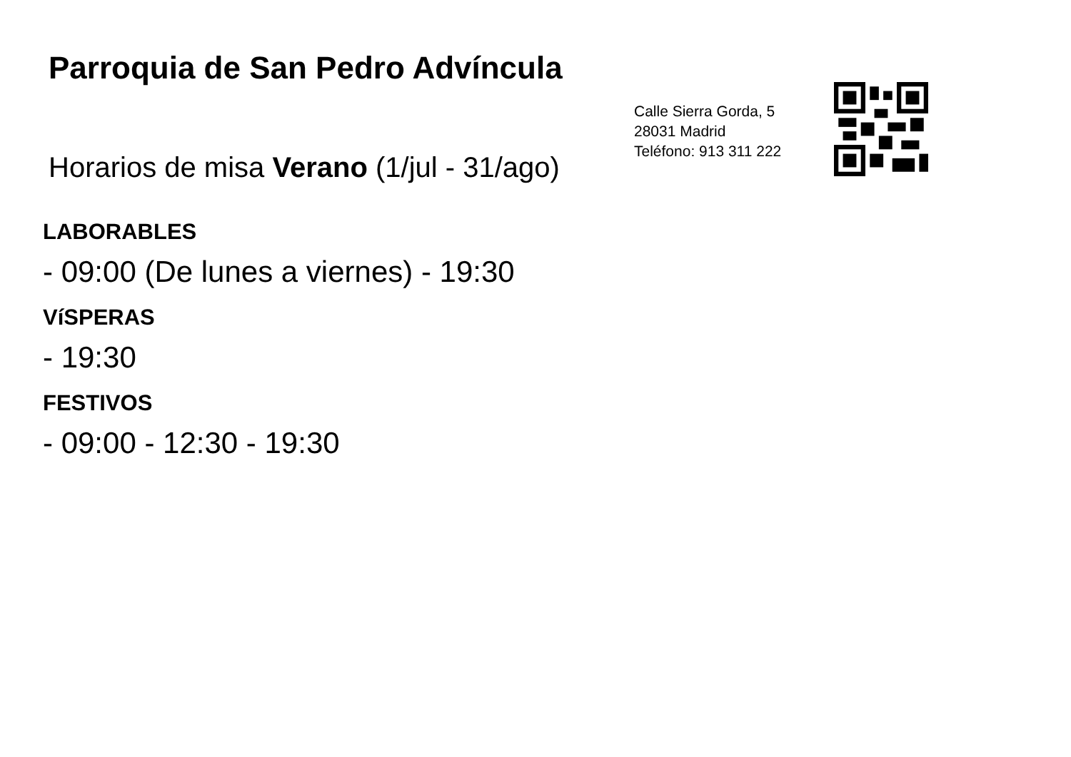Parroquia de San Pedro Advíncula
Horarios de misa Verano (1/jul - 31/ago)
Calle Sierra Gorda, 5
28031 Madrid
Teléfono: 913 311 222
LABORABLES
- 09:00 (De lunes a viernes) - 19:30
VíSPERAS
- 19:30
FESTIVOS
- 09:00 - 12:30 - 19:30